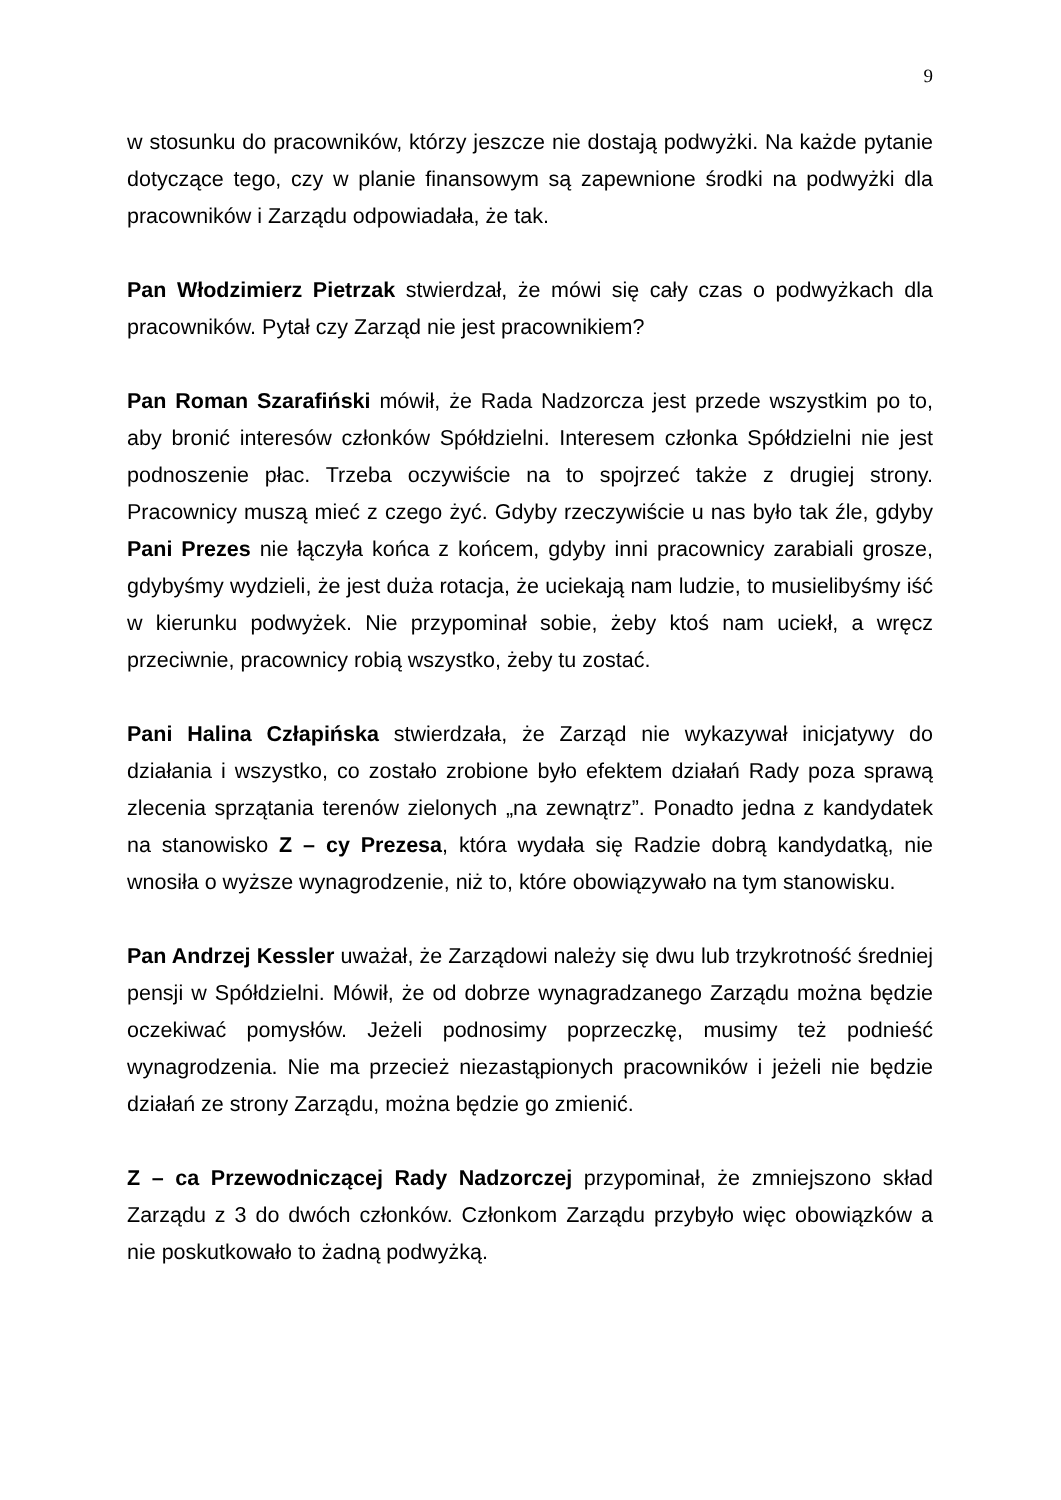9
w stosunku do pracowników, którzy jeszcze nie dostają podwyżki. Na każde pytanie dotyczące tego, czy w planie finansowym są zapewnione środki na podwyżki dla pracowników i Zarządu odpowiadała, że tak.
Pan Włodzimierz Pietrzak stwierdzał, że mówi się cały czas o podwyżkach dla pracowników. Pytał czy Zarząd nie jest pracownikiem?
Pan Roman Szarafiński mówił, że Rada Nadzorcza jest przede wszystkim po to, aby bronić interesów członków Spółdzielni. Interesem członka Spółdzielni nie jest podnoszenie płac. Trzeba oczywiście na to spojrzeć także z drugiej strony. Pracownicy muszą mieć z czego żyć. Gdyby rzeczywiście u nas było tak źle, gdyby Pani Prezes nie łączyła końca z końcem, gdyby inni pracownicy zarabiali grosze, gdybyśmy wydzieli, że jest duża rotacja, że uciekają nam ludzie, to musielibyśmy iść w kierunku podwyżek. Nie przypominał sobie, żeby ktoś nam uciekł, a wręcz przeciwnie, pracownicy robią wszystko, żeby tu zostać.
Pani Halina Człapińska stwierdzała, że Zarząd nie wykazywał inicjatywy do działania i wszystko, co zostało zrobione było efektem działań Rady poza sprawą zlecenia sprzątania terenów zielonych „na zewnątrz”. Ponadto jedna z kandydatek na stanowisko Z – cy Prezesa, która wydała się Radzie dobrą kandydatką, nie wnosiła o wyższe wynagrodzenie, niż to, które obowiązywało na tym stanowisku.
Pan Andrzej Kessler uważał, że Zarządowi należy się dwu lub trzykrotność średniej pensji w Spółdzielni. Mówił, że od dobrze wynagradzanego Zarządu można będzie oczekiwać pomysłów. Jeżeli podnosimy poprzeczkę, musimy też podnieść wynagrodzenia. Nie ma przecież niezastąpionych pracowników i jeżeli nie będzie działań ze strony Zarządu, można będzie go zmienić.
Z – ca Przewodniczącej Rady Nadzorczej przypominał, że zmniejszono skład Zarządu z 3 do dwóch członków. Członkom Zarządu przybyło więc obowiązków a nie poskutkowało to żadną podwyżką.